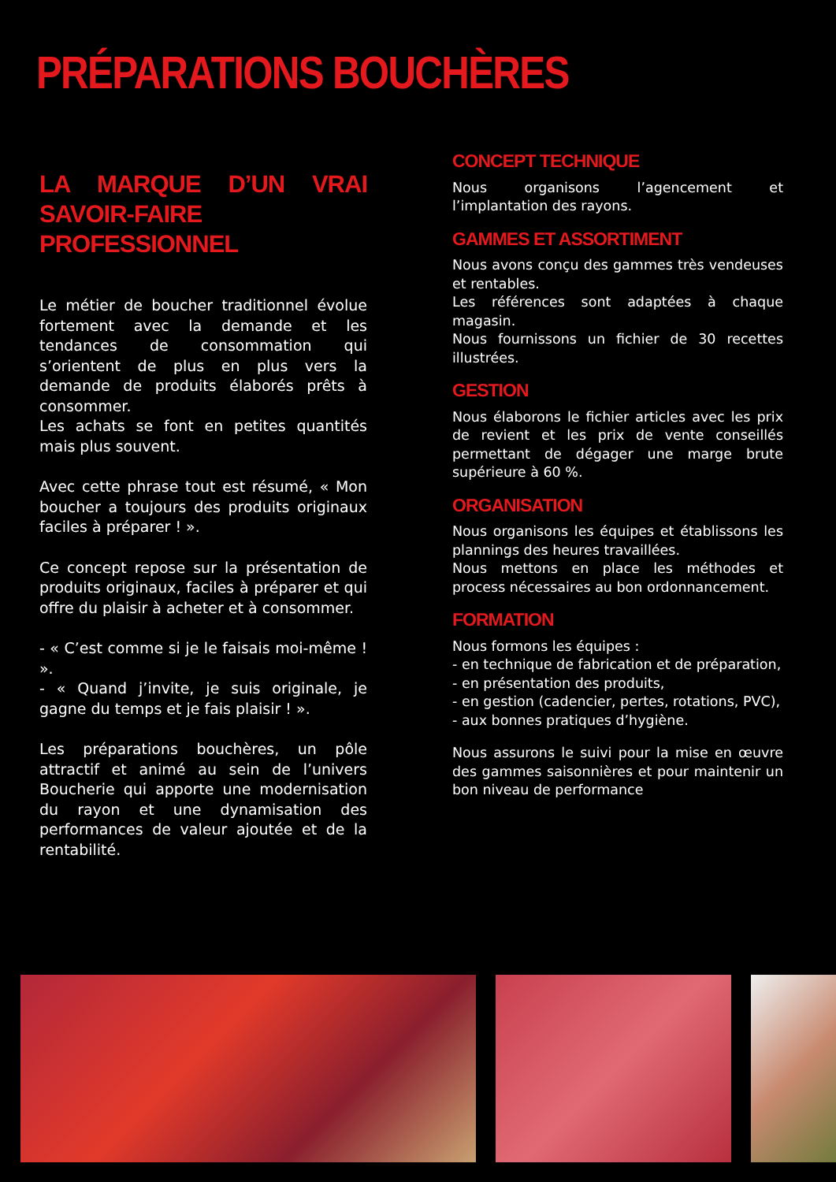PRÉPARATIONS BOUCHÈRES
LA MARQUE D’UN VRAI SAVOIR-FAIRE PROFESSIONNEL
Le métier de boucher traditionnel évolue fortement avec la demande et les tendances de consommation qui s’orientent de plus en plus vers la demande de produits élaborés prêts à consommer.
Les achats se font en petites quantités mais plus souvent.
Avec cette phrase tout est résumé, « Mon boucher a toujours des produits originaux faciles à préparer ! ».
Ce concept repose sur la présentation de produits originaux, faciles à préparer et qui offre du plaisir à acheter et à consommer.
- « C’est comme si je le faisais moi-même ! ».
- « Quand j’invite, je suis originale, je gagne du temps et je fais plaisir ! ».
Les préparations bouchères, un pôle attractif et animé au sein de l’univers Boucherie qui apporte une modernisation du rayon et une dynamisation des performances de valeur ajoutée et de la rentabilité.
CONCEPT TECHNIQUE
Nous organisons l’agencement et l’implantation des rayons.
GAMMES ET ASSORTIMENT
Nous avons conçu des gammes très vendeuses et rentables.
Les références sont adaptées à chaque magasin.
Nous fournissons un fichier de 30 recettes illustrées.
GESTION
Nous élaborons le fichier articles avec les prix de revient et les prix de vente conseillés permettant de dégager une marge brute supérieure à 60 %.
ORGANISATION
Nous organisons les équipes et établissons les plannings des heures travaillées.
Nous mettons en place les méthodes et process nécessaires au bon ordonnancement.
FORMATION
Nous formons les équipes :
- en technique de fabrication et de préparation,
- en présentation des produits,
- en gestion (cadencier, pertes, rotations, PVC),
- aux bonnes pratiques d’hygiène.
Nous assurons le suivi pour la mise en œuvre des gammes saisonnières et pour maintenir un bon niveau de performance